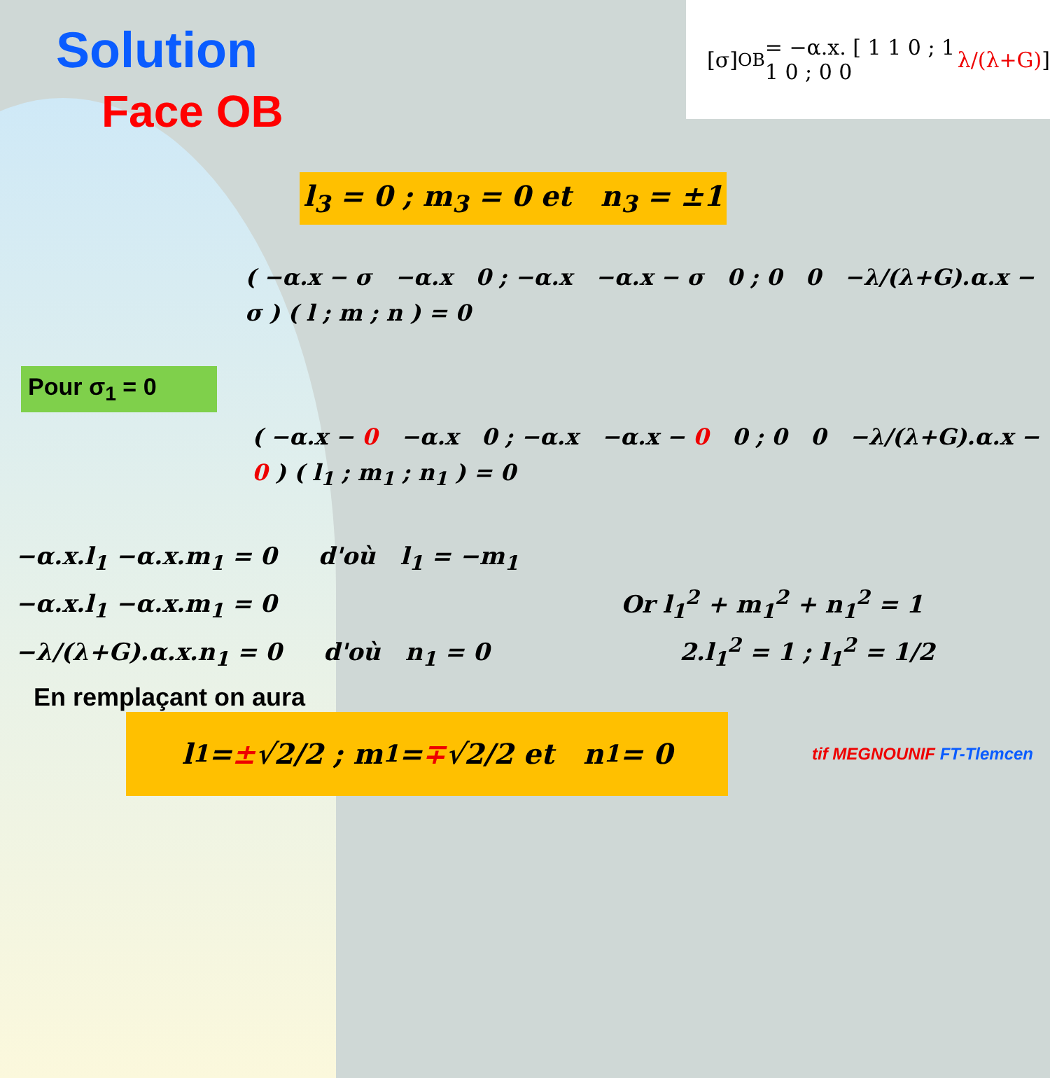Solution
Face OB
[σ]<sub>OB</sub> = −α.x. [ 1 1 0 ; 1 1 0 ; 0 0 λ/(λ+G) ]
l<sub>3</sub> = 0 ; m<sub>3</sub> = 0 et n<sub>3</sub> = ±1
( −α.x − σ −α.x 0 ; −α.x −α.x − σ 0 ; 0 0 −λ/(λ+G).α.x − σ ) ( l ; m ; n ) = 0
Pour σ<sub>1</sub> = 0
( −α.x − 0 −α.x 0 ; −α.x −α.x − 0 0 ; 0 0 −λ/(λ+G).α.x − 0 ) ( l<sub>1</sub> ; m<sub>1</sub> ; n<sub>1</sub> ) = 0
−α.x.l<sub>1</sub> −α.x.m<sub>1</sub> = 0 d'où l<sub>1</sub> = −m<sub>1</sub>
−α.x.l<sub>1</sub> −α.x.m<sub>1</sub> = 0 Or l<sub>1</sub><sup>2</sup> + m<sub>1</sub><sup>2</sup> + n<sub>1</sub><sup>2</sup> = 1
−λ/(λ+G).α.x.n<sub>1</sub> = 0 d'où n<sub>1</sub> = 0 2.l<sub>1</sub><sup>2</sup> = 1 ; l<sub>1</sub><sup>2</sup> = 1/2
En remplaçant on aura
l<sub>1</sub> = ± √2/2 ; m<sub>1</sub> = ∓ √2/2 et n<sub>1</sub> = 0
tif MEGNOUNIF FT-Tlemcen